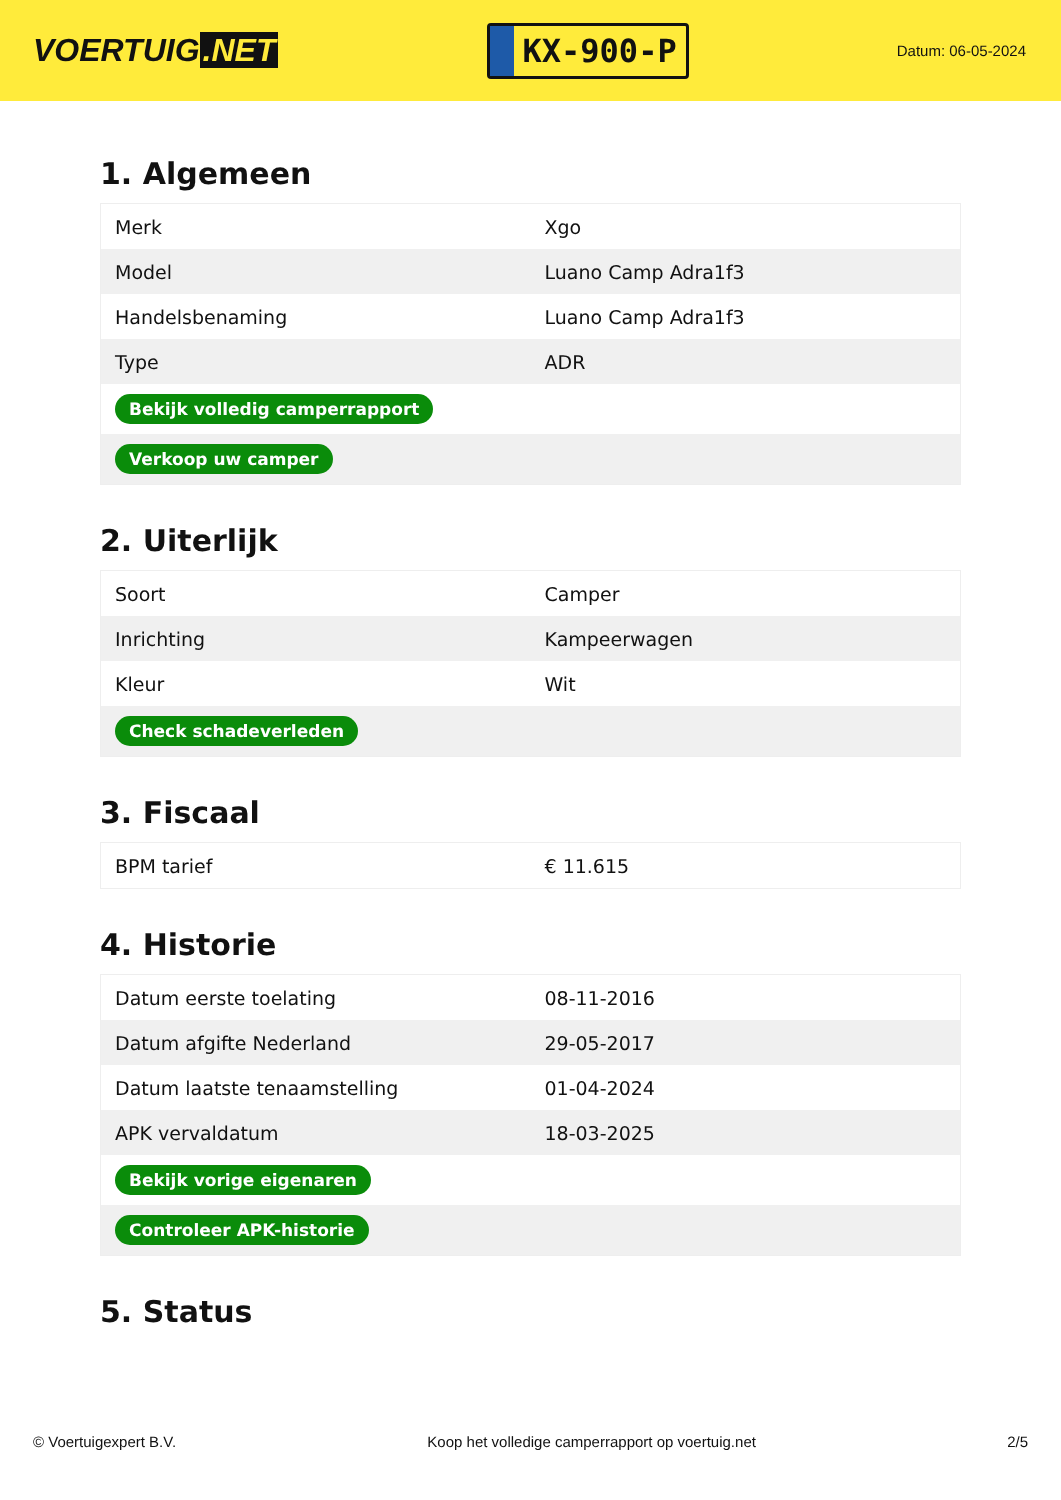VOERTUIG.NET
KX-900-P
Datum: 06-05-2024
1. Algemeen
| Merk | Xgo |
| Model | Luano Camp Adra1f3 |
| Handelsbenaming | Luano Camp Adra1f3 |
| Type | ADR |
| Bekijk volledig camperrapport | |
| Verkoop uw camper | |
2. Uiterlijk
| Soort | Camper |
| Inrichting | Kampeerwagen |
| Kleur | Wit |
| Check schadeverleden | |
3. Fiscaal
| BPM tarief | € 11.615 |
4. Historie
| Datum eerste toelating | 08-11-2016 |
| Datum afgifte Nederland | 29-05-2017 |
| Datum laatste tenaamstelling | 01-04-2024 |
| APK vervaldatum | 18-03-2025 |
| Bekijk vorige eigenaren | |
| Controleer APK-historie | |
5. Status
© Voertuigexpert B.V. Koop het volledige camperrapport op voertuig.net 2/5